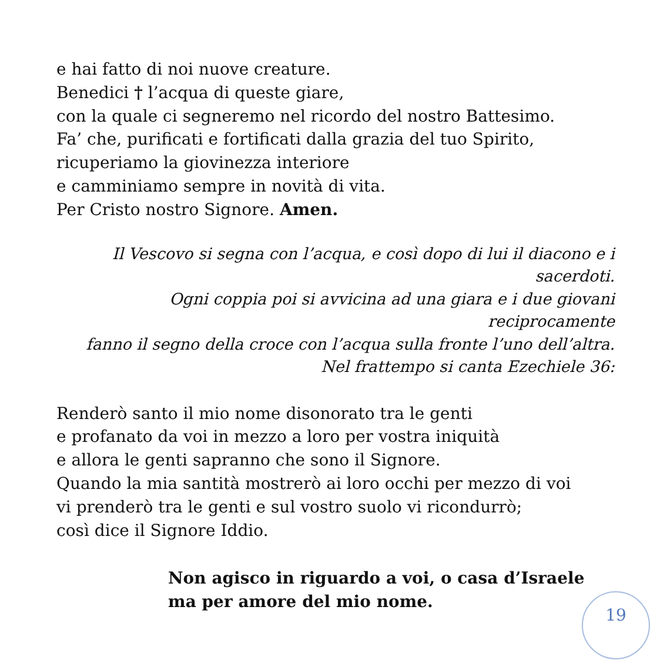e hai fatto di noi nuove creature.
Benedici † l’acqua di queste giare,
con la quale ci segneremo nel ricordo del nostro Battesimo.
Fa’ che, purificati e fortificati dalla grazia del tuo Spirito,
ricuperiamo la giovinezza interiore
e camminiamo sempre in novità di vita.
Per Cristo nostro Signore. Amen.
Il Vescovo si segna con l’acqua, e così dopo di lui il diacono e i sacerdoti.
Ogni coppia poi si avvicina ad una giara e i due giovani reciprocamente
fanno il segno della croce con l’acqua sulla fronte l’uno dell’altra.
Nel frattempo si canta Ezechiele 36:
Renderò santo il mio nome disonorato tra le genti
e profanato da voi in mezzo a loro per vostra iniquità
e allora le genti sapranno che sono il Signore.
Quando la mia santità mostrerò ai loro occhi per mezzo di voi
vi prenderò tra le genti e sul vostro suolo vi ricondurrò;
così dice il Signore Iddio.
Non agisco in riguardo a voi, o casa d’Israele
ma per amore del mio nome.
19